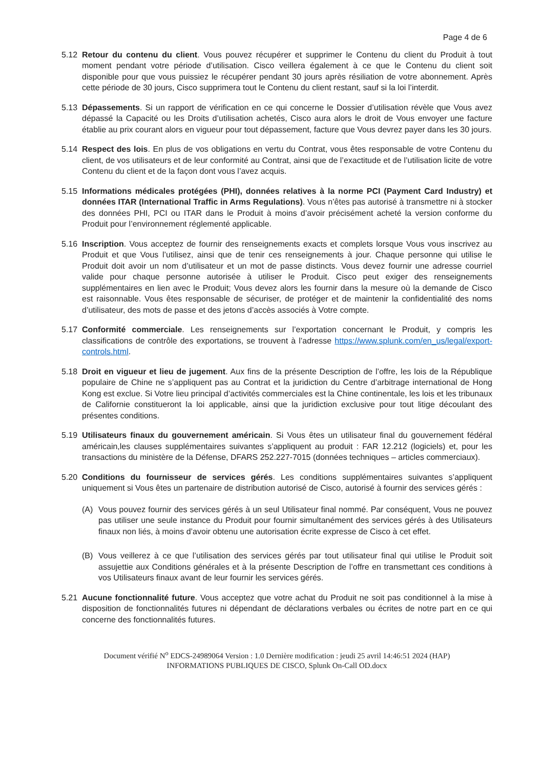Page 4 de 6
5.12 Retour du contenu du client. Vous pouvez récupérer et supprimer le Contenu du client du Produit à tout moment pendant votre période d’utilisation. Cisco veillera également à ce que le Contenu du client soit disponible pour que vous puissiez le récupérer pendant 30 jours après résiliation de votre abonnement. Après cette période de 30 jours, Cisco supprimera tout le Contenu du client restant, sauf si la loi l’interdit.
5.13 Dépassements. Si un rapport de vérification en ce qui concerne le Dossier d’utilisation révèle que Vous avez dépassé la Capacité ou les Droits d’utilisation achetés, Cisco aura alors le droit de Vous envoyer une facture établie au prix courant alors en vigueur pour tout dépassement, facture que Vous devrez payer dans les 30 jours.
5.14 Respect des lois. En plus de vos obligations en vertu du Contrat, vous êtes responsable de votre Contenu du client, de vos utilisateurs et de leur conformité au Contrat, ainsi que de l’exactitude et de l’utilisation licite de votre Contenu du client et de la façon dont vous l’avez acquis.
5.15 Informations médicales protégées (PHI), données relatives à la norme PCI (Payment Card Industry) et données ITAR (International Traffic in Arms Regulations). Vous n’êtes pas autorisé à transmettre ni à stocker des données PHI, PCI ou ITAR dans le Produit à moins d’avoir précisément acheté la version conforme du Produit pour l’environnement réglementé applicable.
5.16 Inscription. Vous acceptez de fournir des renseignements exacts et complets lorsque Vous vous inscrivez au Produit et que Vous l’utilisez, ainsi que de tenir ces renseignements à jour. Chaque personne qui utilise le Produit doit avoir un nom d’utilisateur et un mot de passe distincts. Vous devez fournir une adresse courriel valide pour chaque personne autorisée à utiliser le Produit. Cisco peut exiger des renseignements supplémentaires en lien avec le Produit; Vous devez alors les fournir dans la mesure où la demande de Cisco est raisonnable. Vous êtes responsable de sécuriser, de protéger et de maintenir la confidentialité des noms d’utilisateur, des mots de passe et des jetons d’accès associés à Votre compte.
5.17 Conformité commerciale. Les renseignements sur l’exportation concernant le Produit, y compris les classifications de contrôle des exportations, se trouvent à l’adresse https://www.splunk.com/en_us/legal/export-controls.html.
5.18 Droit en vigueur et lieu de jugement. Aux fins de la présente Description de l’offre, les lois de la République populaire de Chine ne s’appliquent pas au Contrat et la juridiction du Centre d’arbitrage international de Hong Kong est exclue. Si Votre lieu principal d’activités commerciales est la Chine continentale, les lois et les tribunaux de Californie constitueront la loi applicable, ainsi que la juridiction exclusive pour tout litige découlant des présentes conditions.
5.19 Utilisateurs finaux du gouvernement américain. Si Vous êtes un utilisateur final du gouvernement fédéral américain,les clauses supplémentaires suivantes s’appliquent au produit : FAR 12.212 (logiciels) et, pour les transactions du ministère de la Défense, DFARS 252.227-7015 (données techniques – articles commerciaux).
5.20 Conditions du fournisseur de services gérés. Les conditions supplémentaires suivantes s’appliquent uniquement si Vous êtes un partenaire de distribution autorisé de Cisco, autorisé à fournir des services gérés :
(A) Vous pouvez fournir des services gérés à un seul Utilisateur final nommé. Par conséquent, Vous ne pouvez pas utiliser une seule instance du Produit pour fournir simultanément des services gérés à des Utilisateurs finaux non liés, à moins d’avoir obtenu une autorisation écrite expresse de Cisco à cet effet.
(B) Vous veillerez à ce que l’utilisation des services gérés par tout utilisateur final qui utilise le Produit soit assujettie aux Conditions générales et à la présente Description de l’offre en transmettant ces conditions à vos Utilisateurs finaux avant de leur fournir les services gérés.
5.21 Aucune fonctionnalité future. Vous acceptez que votre achat du Produit ne soit pas conditionnel à la mise à disposition de fonctionnalités futures ni dépendant de déclarations verbales ou écrites de notre part en ce qui concerne des fonctionnalités futures.
Document vérifié N<sup>o</sup> EDCS-24989064 Version : 1.0 Dernière modification : jeudi 25 avril 14:46:51 2024 (HAP)
INFORMATIONS PUBLIQUES DE CISCO, Splunk On-Call OD.docx